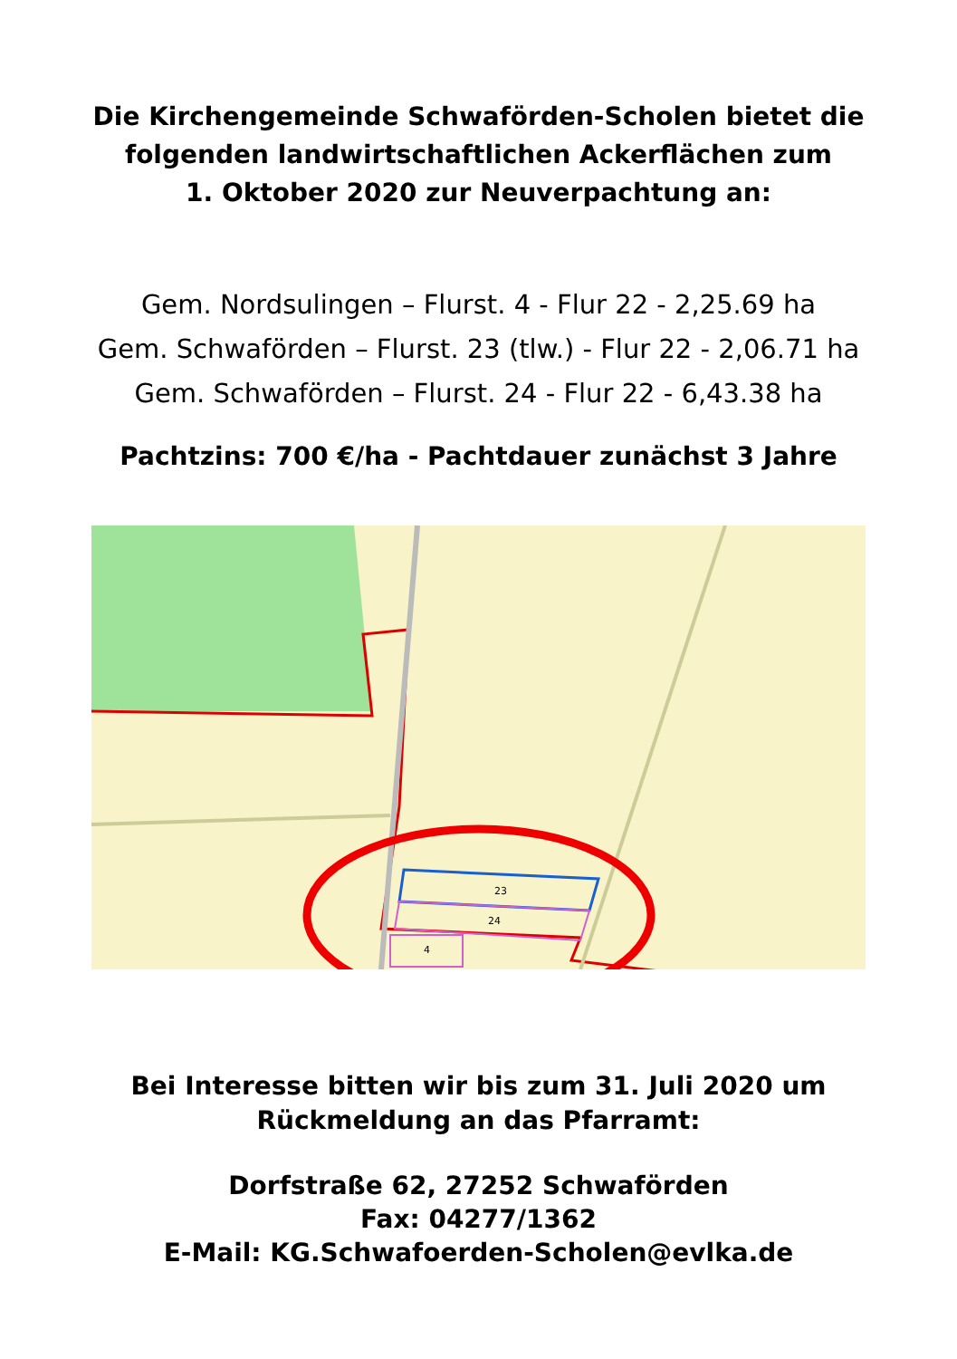Die Kirchengemeinde Schwaförden-Scholen bietet die
folgenden landwirtschaftlichen Ackerflächen zum
1. Oktober 2020 zur Neuverpachtung an:
Gem. Nordsulingen – Flurst. 4 - Flur 22 - 2,25.69 ha
Gem. Schwaförden – Flurst. 23 (tlw.) - Flur 22 - 2,06.71 ha
Gem. Schwaförden – Flurst. 24 - Flur 22 - 6,43.38 ha
Pachtzins: 700 €/ha - Pachtdauer zunächst 3 Jahre
23
24
4
Bei Interesse bitten wir bis zum 31. Juli 2020 um
Rückmeldung an das Pfarramt:
Dorfstraße 62, 27252 Schwaförden
Fax: 04277/1362
E-Mail: KG.Schwafoerden-Scholen@evlka.de